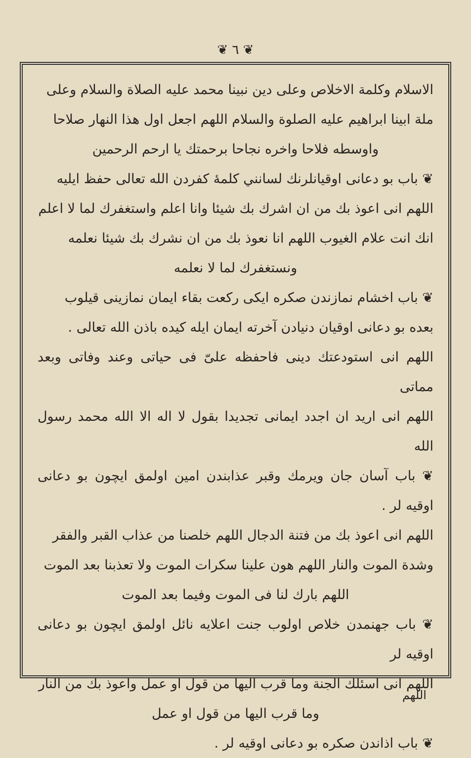❦ ٦ ❦
الاسلام وكلمة الاخلاص وعلى دين نبينا محمد عليه الصلاة والسلام وعلى
ملة ابينا ابراهيم عليه الصلوة والسلام اللهم اجعل اول هذا النهار صلاحا
واوسطه فلاحا واخره نجاحا برحمتك يا ارحم الرحمين
❦ باب بو دعانى اوقيانلرنك لسانني كلمهٔ كفردن الله تعالى حفظ ايليه
اللهم انى اعوذ بك من ان اشرك بك شيئا وانا اعلم واستغفرك لما لا اعلم
انك انت علام الغيوب اللهم انا نعوذ بك من ان نشرك بك شيئا نعلمه
ونستغفرك لما لا نعلمه
❦ باب اخشام نمازندن صكره ايكى ركعت بقاء ايمان نمازينى قيلوب
بعده بو دعانى اوقيان دنيادن آخرته ايمان ايله كيده باذن الله تعالى .
اللهم انى استودعتك دينى فاحفظه علىّ فى حياتى وعند وفاتى وبعد مماتى
اللهم انى اريد ان اجدد ايمانى تجديدا بقول لا اله الا الله محمد رسول الله
❦ باب آسان جان ويرمك وقبر عذابندن امين اولمق ايچون بو دعانى اوقيه لر .
اللهم انى اعوذ بك من فتنة الدجال اللهم خلصنا من عذاب القبر والفقر
وشدة الموت والنار اللهم هون علينا سكرات الموت ولا تعذبنا بعد الموت
اللهم بارك لنا فى الموت وفيما بعد الموت
❦ باب جهنمدن خلاص اولوب جنت اعلايه نائل اولمق ايچون بو دعانى اوقيه لر
اللهم انى اسئلك الجنة وما قرب اليها من قول او عمل واعوذ بك من النار
وما قرب اليها من قول او عمل
❦ باب اذاندن صكره بو دعانى اوقيه لر .
اللهم